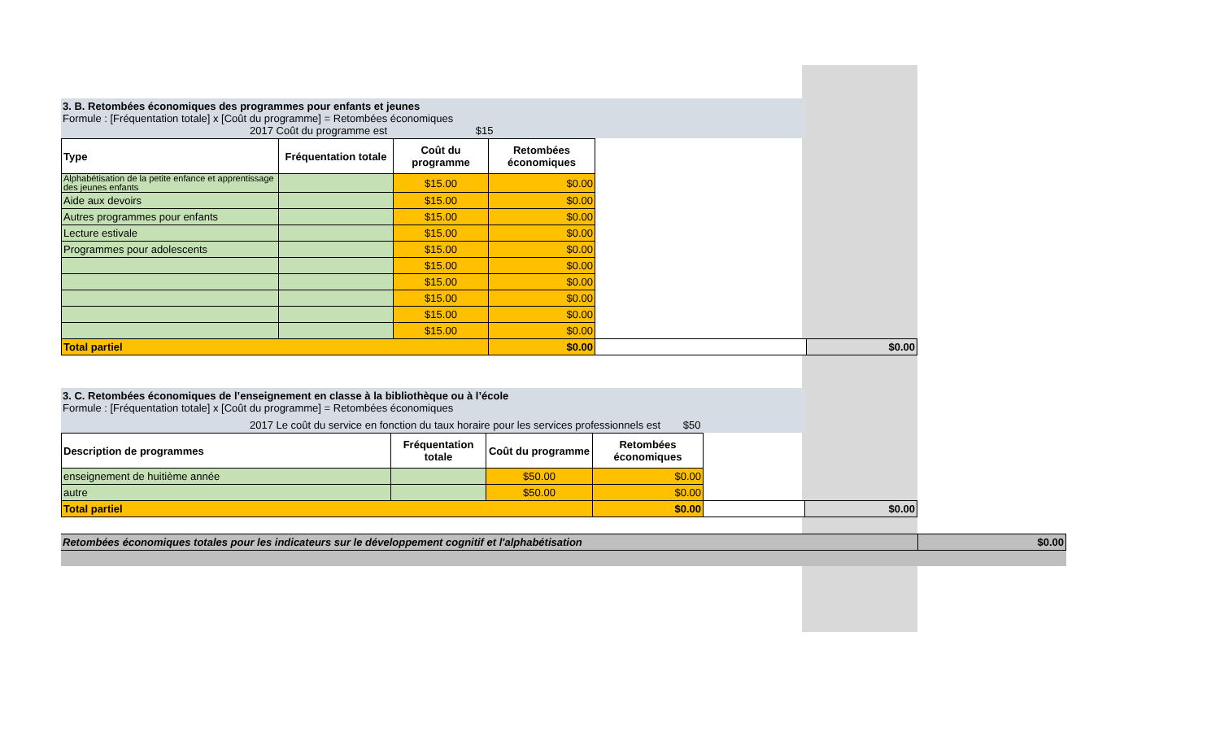3. B. Retombées économiques des programmes pour enfants et jeunes
Formule : [Fréquentation totale] x [Coût du programme] = Retombées économiques
2017 Coût du programme est $15
| Type | Fréquentation totale | Coût du programme | Retombées économiques | | |
| Alphabétisation de la petite enfance et apprentissage des jeunes enfants | | $15.00 | $0.00 | | |
| Aide aux devoirs | | $15.00 | $0.00 | | |
| Autres programmes pour enfants | | $15.00 | $0.00 | | |
| Lecture estivale | | $15.00 | $0.00 | | |
| Programmes pour adolescents | | $15.00 | $0.00 | | |
| | | $15.00 | $0.00 | | |
| | | $15.00 | $0.00 | | |
| | | $15.00 | $0.00 | | |
| | | $15.00 | $0.00 | | |
| | | $15.00 | $0.00 | | |
| Total partiel | | | $0.00 | | $0.00 |
3. C. Retombées économiques de l’enseignement en classe à la bibliothèque ou à l’école
Formule : [Fréquentation totale] x [Coût du programme] = Retombées économiques
2017 Le coût du service en fonction du taux horaire pour les services professionnels est $50
| Description de programmes | Fréquentation totale | Coût du programme | Retombées économiques | | |
| enseignement de huitième année | | $50.00 | $0.00 | | |
| autre | | $50.00 | $0.00 | | |
| Total partiel | | | $0.00 | | $0.00 |
| Retombées économiques totales pour les indicateurs sur le développement cognitif et l'alphabétisation | $0.00 |